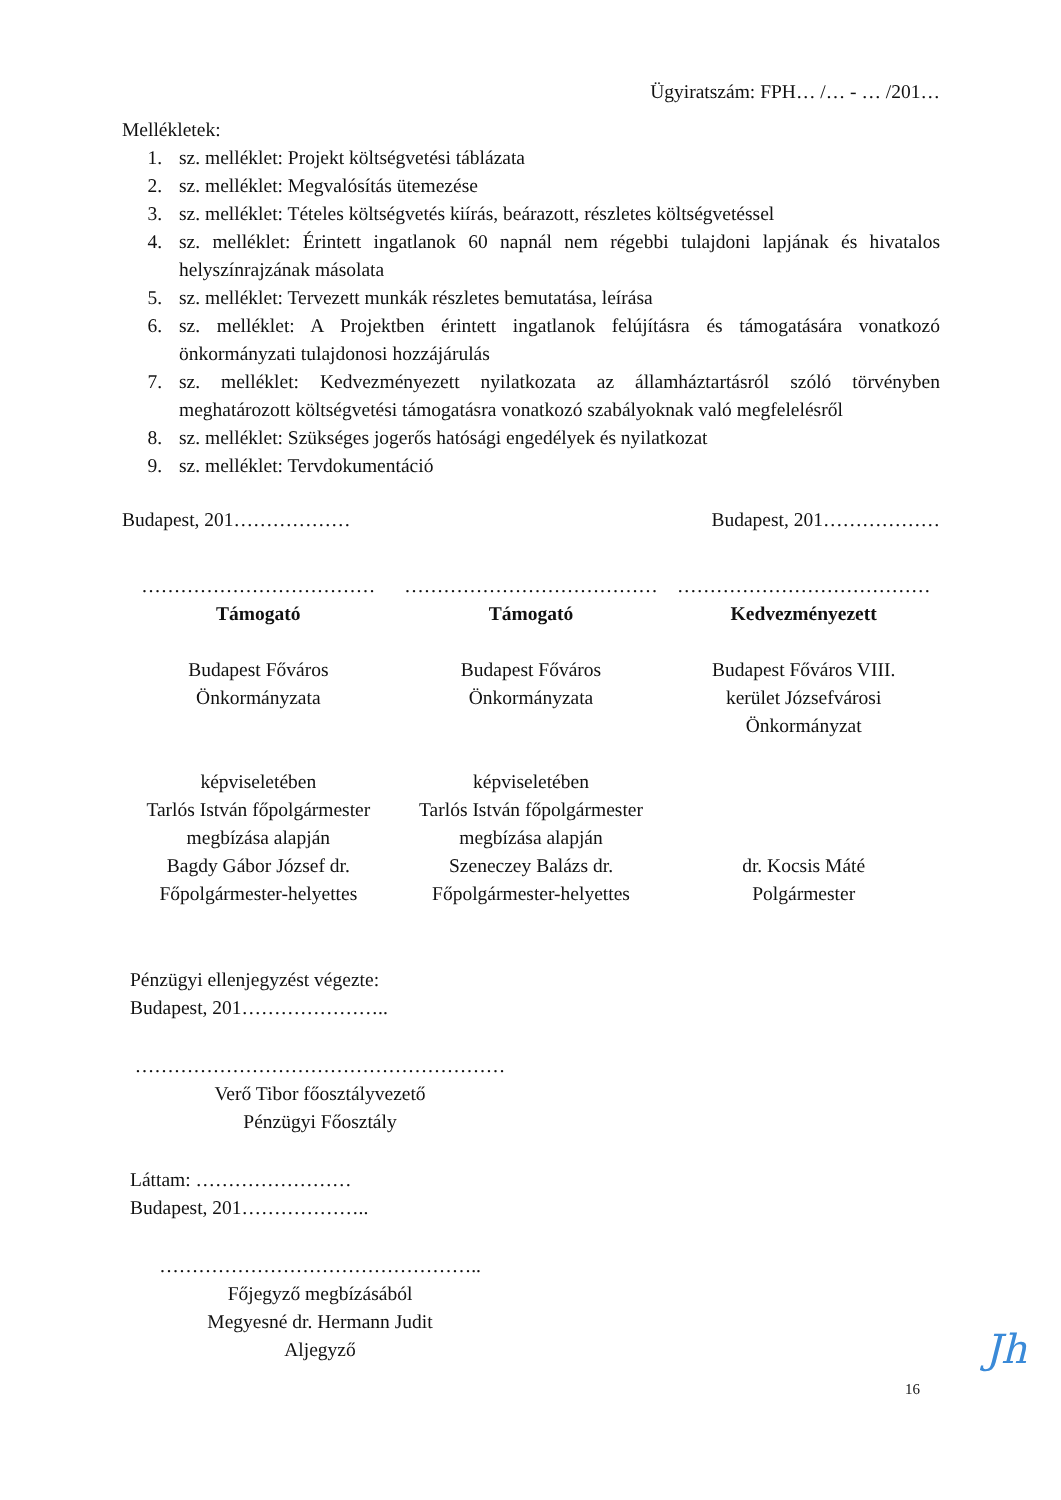Ügyiratszám: FPH… /… - … /201…
Mellékletek:
1. sz. melléklet: Projekt költségvetési táblázata
2. sz. melléklet: Megvalósítás ütemezése
3. sz. melléklet: Tételes költségvetés kiírás, beárazott, részletes költségvetéssel
4. sz. melléklet: Érintett ingatlanok 60 napnál nem régebbi tulajdoni lapjának és hivatalos helyszínrajzának másolata
5. sz. melléklet: Tervezett munkák részletes bemutatása, leírása
6. sz. melléklet: A Projektben érintett ingatlanok felújításra és támogatására vonatkozó önkormányzati tulajdonosi hozzájárulás
7. sz. melléklet: Kedvezményezett nyilatkozata az államháztartásról szóló törvényben meghatározott költségvetési támogatásra vonatkozó szabályoknak való megfelelésről
8. sz. melléklet: Szükséges jogerős hatósági engedélyek és nyilatkozat
9. sz. melléklet: Tervdokumentáció
Budapest, 201……………… Budapest, 201………………
………………………………
Támogató
Budapest Főváros
Önkormányzata
képviseletében
Tarlós István főpolgármester
megbízása alapján
Bagdy Gábor József dr.
Főpolgármester-helyettes
…………………………………
Támogató
Budapest Főváros
Önkormányzata
képviseletében
Tarlós István főpolgármester
megbízása alapján
Szeneczey Balázs dr.
Főpolgármester-helyettes
…………………………………
Kedvezményezett
Budapest Főváros VIII.
kerület Józsefvárosi
Önkormányzat
dr. Kocsis Máté
Polgármester
Pénzügyi ellenjegyzést végezte:
Budapest, 201…………………..
…………………………………………………
Verő Tibor főosztályvezető
Pénzügyi Főosztály
Láttam: ……………………
Budapest, 201………………..
…………………………………………..
Főjegyző megbízásából
Megyesné dr. Hermann Judit
Aljegyző
Jh
16